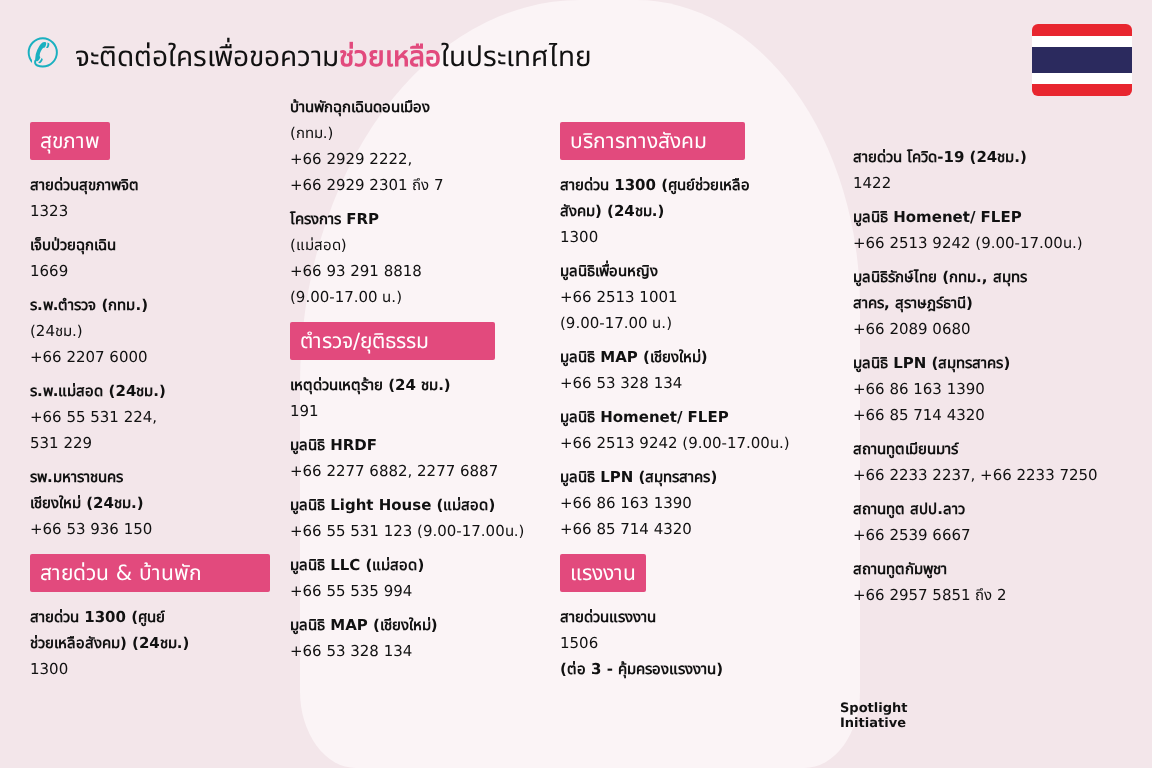✆
จะติดต่อใครเพื่อขอความช่วยเหลือในประเทศไทย
สุขภาพ
สายด่วนสุขภาพจิต
1323
เจ็บป่วยฉุกเฉิน
1669
ร.พ.ตำรวจ (กทม.)
(24ชม.)
+66 2207 6000
ร.พ.แม่สอด (24ชม.)
+66 55 531 224,
531 229
รพ.มหาราชนคร
เชียงใหม่ (24ชม.)
+66 53 936 150
สายด่วน & บ้านพัก
สายด่วน 1300 (ศูนย์
ช่วยเหลือสังคม) (24ชม.)
1300
บ้านพักฉุกเฉินดอนเมือง
(กทม.)
+66 2929 2222,
+66 2929 2301 ถึง 7
โครงการ FRP
(แม่สอด)
+66 93 291 8818
(9.00-17.00 น.)
ตำรวจ/ยุติธรรม
เหตุด่วนเหตุร้าย (24 ชม.)
191
มูลนิธิ HRDF
+66 2277 6882, 2277 6887
มูลนิธิ Light House (แม่สอด)
+66 55 531 123 (9.00-17.00น.)
มูลนิธิ LLC (แม่สอด)
+66 55 535 994
มูลนิธิ MAP (เชียงใหม่)
+66 53 328 134
บริการทางสังคม
สายด่วน 1300 (ศูนย์ช่วยเหลือ
สังคม) (24ชม.)
1300
มูลนิธิเพื่อนหญิง
+66 2513 1001
(9.00-17.00 น.)
มูลนิธิ MAP (เชียงใหม่)
+66 53 328 134
มูลนิธิ Homenet/ FLEP
+66 2513 9242 (9.00-17.00น.)
มูลนิธิ LPN (สมุทรสาคร)
+66 86 163 1390
+66 85 714 4320
แรงงาน
สายด่วนแรงงาน
1506
(ต่อ 3 - คุ้มครองแรงงาน)
สายด่วน โควิด-19 (24ชม.)
1422
มูลนิธิ Homenet/ FLEP
+66 2513 9242 (9.00-17.00น.)
มูลนิธิรักษ์ไทย (กทม., สมุทร
สาคร, สุราษฎร์ธานี)
+66 2089 0680
มูลนิธิ LPN (สมุทรสาคร)
+66 86 163 1390
+66 85 714 4320
สถานทูตเมียนมาร์
+66 2233 2237, +66 2233 7250
สถานทูต สปป.ลาว
+66 2539 6667
สถานทูตกัมพูชา
+66 2957 5851 ถึง 2
Spotlight
Initiative